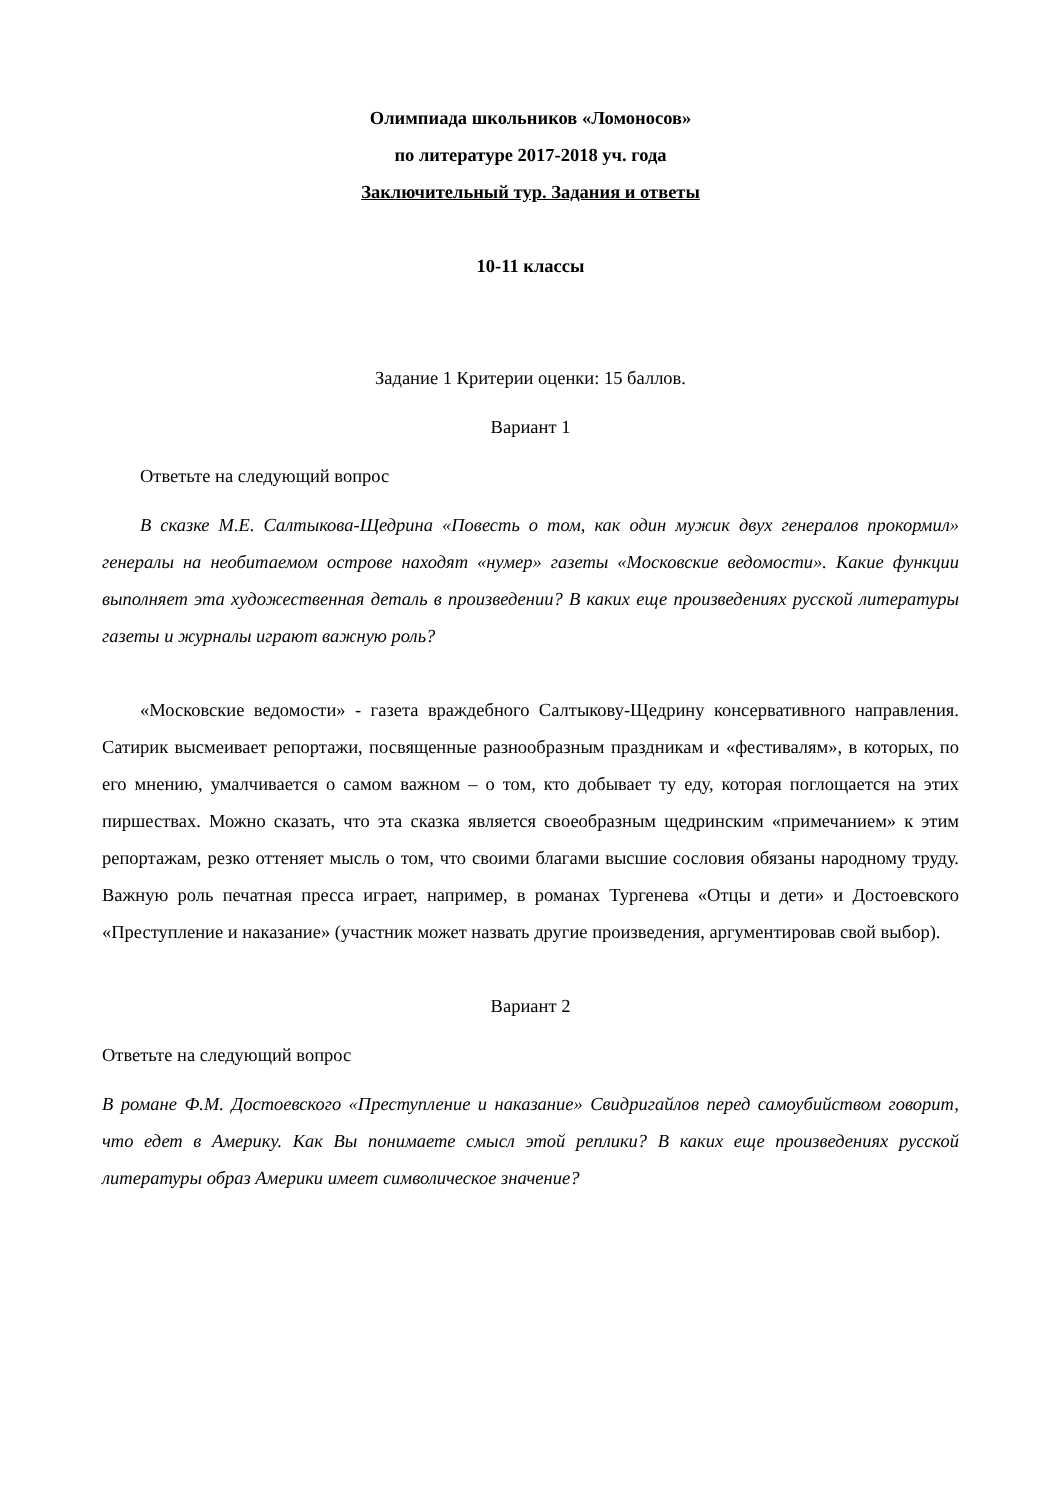Олимпиада школьников «Ломоносов»
по литературе 2017-2018 уч. года
Заключительный тур. Задания и ответы
10-11 классы
Задание 1 Критерии оценки: 15 баллов.
Вариант 1
Ответьте на следующий вопрос
В сказке М.Е. Салтыкова-Щедрина «Повесть о том, как один мужик двух генералов прокормил» генералы на необитаемом острове находят «нумер» газеты «Московские ведомости». Какие функции выполняет эта художественная деталь в произведении? В каких еще произведениях русской литературы газеты и журналы играют важную роль?
«Московские ведомости» - газета враждебного Салтыкову-Щедрину консервативного направления. Сатирик высмеивает репортажи, посвященные разнообразным праздникам и «фестивалям», в которых, по его мнению, умалчивается о самом важном – о том, кто добывает ту еду, которая поглощается на этих пиршествах. Можно сказать, что эта сказка является своеобразным щедринским «примечанием» к этим репортажам, резко оттеняет мысль о том, что своими благами высшие сословия обязаны народному труду. Важную роль печатная пресса играет, например, в романах Тургенева «Отцы и дети» и Достоевского «Преступление и наказание» (участник может назвать другие произведения, аргументировав свой выбор).
Вариант 2
Ответьте на следующий вопрос
В романе Ф.М. Достоевского «Преступление и наказание» Свидригайлов перед самоубийством говорит, что едет в Америку. Как Вы понимаете смысл этой реплики? В каких еще произведениях русской литературы образ Америки имеет символическое значение?